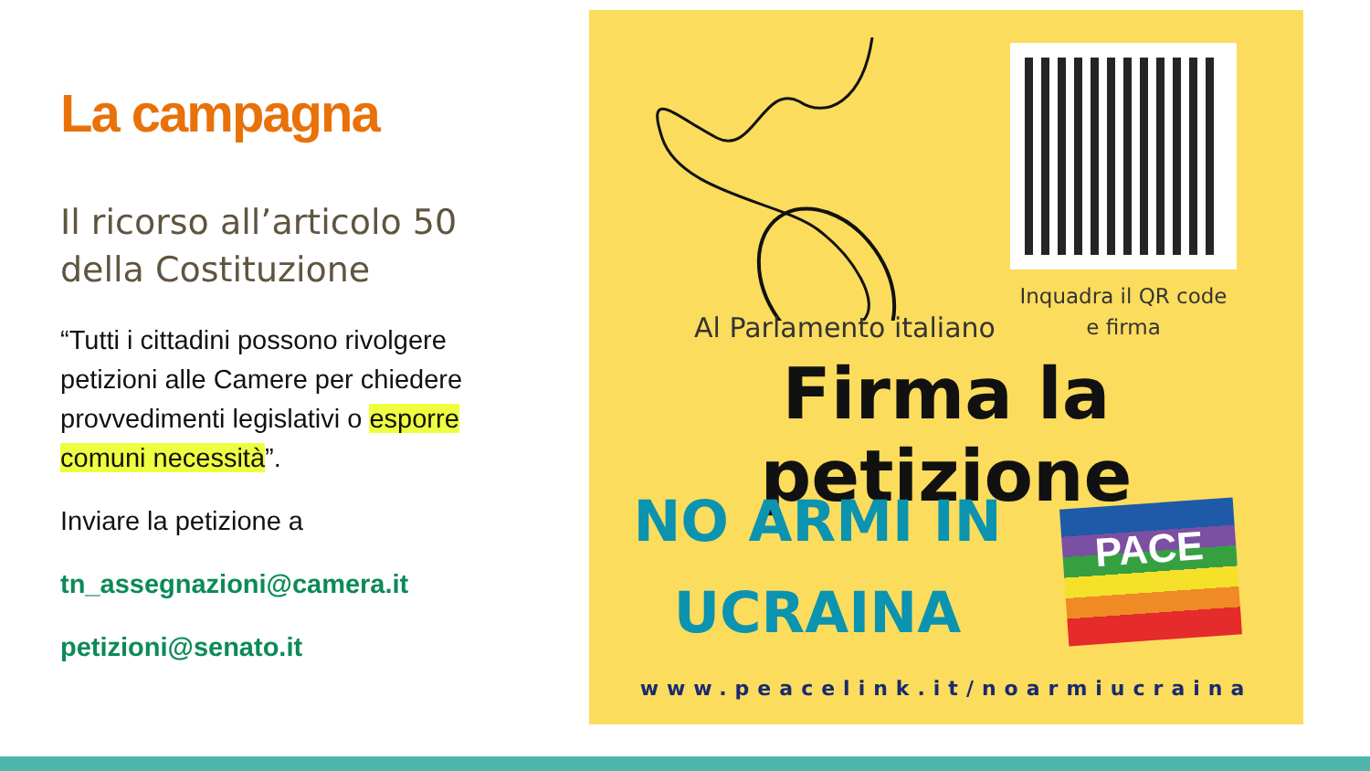La campagna
Il ricorso all’articolo 50 della Costituzione
“Tutti i cittadini possono rivolgere petizioni alle Camere per chiedere provvedimenti legislativi o esporre comuni necessità”.
Inviare la petizione a
tn_assegnazioni@camera.it
petizioni@senato.it
Inquadra il QR code
e firma
Al Parlamento italiano
Firma la petizione
NO ARMI IN
UCRAINA
PACE
www.peacelink.it/noarmiucraina